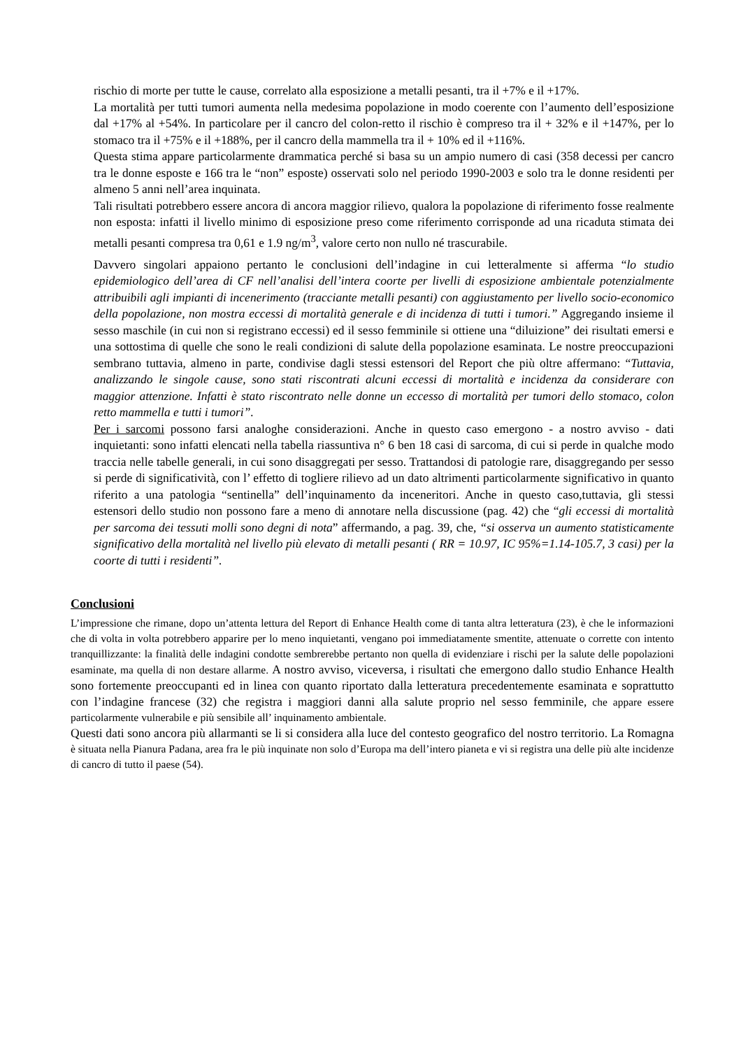rischio di morte per tutte le cause, correlato alla esposizione a metalli pesanti, tra il +7% e il +17%.
La mortalità per tutti tumori aumenta nella medesima popolazione in modo coerente con l’aumento dell’esposizione dal +17% al +54%. In particolare per il cancro del colon-retto il rischio è compreso tra il + 32% e il +147%, per lo stomaco tra il +75% e il +188%, per il cancro della mammella tra il + 10% ed il +116%.
Questa stima appare particolarmente drammatica perché si basa su un ampio numero di casi (358 decessi per cancro tra le donne esposte e 166 tra le “non” esposte) osservati solo nel periodo 1990-2003 e solo tra le donne residenti per almeno 5 anni nell’area inquinata.
Tali risultati potrebbero essere ancora di ancora maggior rilievo, qualora la popolazione di riferimento fosse realmente non esposta: infatti il livello minimo di esposizione preso come riferimento corrisponde ad una ricaduta stimata dei metalli pesanti compresa tra 0,61 e 1.9 ng/m<sup>3</sup>, valore certo non nullo né trascurabile.
Davvero singolari appaiono pertanto le conclusioni dell’indagine in cui letteralmente si afferma “lo studio epidemiologico dell’area di CF nell’analisi dell’intera coorte per livelli di esposizione ambientale potenzialmente attribuibili agli impianti di incenerimento (tracciante metalli pesanti) con aggiustamento per livello socio-economico della popolazione, non mostra eccessi di mortalità generale e di incidenza di tutti i tumori.” Aggregando insieme il sesso maschile (in cui non si registrano eccessi) ed il sesso femminile si ottiene una “diluizione” dei risultati emersi e una sottostima di quelle che sono le reali condizioni di salute della popolazione esaminata. Le nostre preoccupazioni sembrano tuttavia, almeno in parte, condivise dagli stessi estensori del Report che più oltre affermano: “Tuttavia, analizzando le singole cause, sono stati riscontrati alcuni eccessi di mortalità e incidenza da considerare con maggior attenzione. Infatti è stato riscontrato nelle donne un eccesso di mortalità per tumori dello stomaco, colon retto mammella e tutti i tumori”.
Per i sarcomi possono farsi analoghe considerazioni. Anche in questo caso emergono - a nostro avviso - dati inquietanti: sono infatti elencati nella tabella riassuntiva n° 6 ben 18 casi di sarcoma, di cui si perde in qualche modo traccia nelle tabelle generali, in cui sono disaggregati per sesso. Trattandosi di patologie rare, disaggregando per sesso si perde di significatività, con l’ effetto di togliere rilievo ad un dato altrimenti particolarmente significativo in quanto riferito a una patologia “sentinella” dell’inquinamento da inceneritori. Anche in questo caso,tuttavia, gli stessi estensori dello studio non possono fare a meno di annotare nella discussione (pag. 42) che “gli eccessi di mortalità per sarcoma dei tessuti molli sono degni di nota” affermando, a pag. 39, che, “si osserva un aumento statisticamente significativo della mortalità nel livello più elevato di metalli pesanti ( RR = 10.97, IC 95%=1.14-105.7, 3 casi) per la coorte di tutti i residenti”.
Conclusioni
L’impressione che rimane, dopo un’attenta lettura del Report di Enhance Health come di tanta altra letteratura (23), è che le informazioni che di volta in volta potrebbero apparire per lo meno inquietanti, vengano poi immediatamente smentite, attenuate o corrette con intento tranquillizzante: la finalità delle indagini condotte sembrerebbe pertanto non quella di evidenziare i rischi per la salute delle popolazioni esaminate, ma quella di non destare allarme. A nostro avviso, viceversa, i risultati che emergono dallo studio Enhance Health sono fortemente preoccupanti ed in linea con quanto riportato dalla letteratura precedentemente esaminata e soprattutto con l’indagine francese (32) che registra i maggiori danni alla salute proprio nel sesso femminile, che appare essere particolarmente vulnerabile e più sensibile all’ inquinamento ambientale.
Questi dati sono ancora più allarmanti se li si considera alla luce del contesto geografico del nostro territorio. La Romagna è situata nella Pianura Padana, area fra le più inquinate non solo d’Europa ma dell’intero pianeta e vi si registra una delle più alte incidenze di cancro di tutto il paese (54).